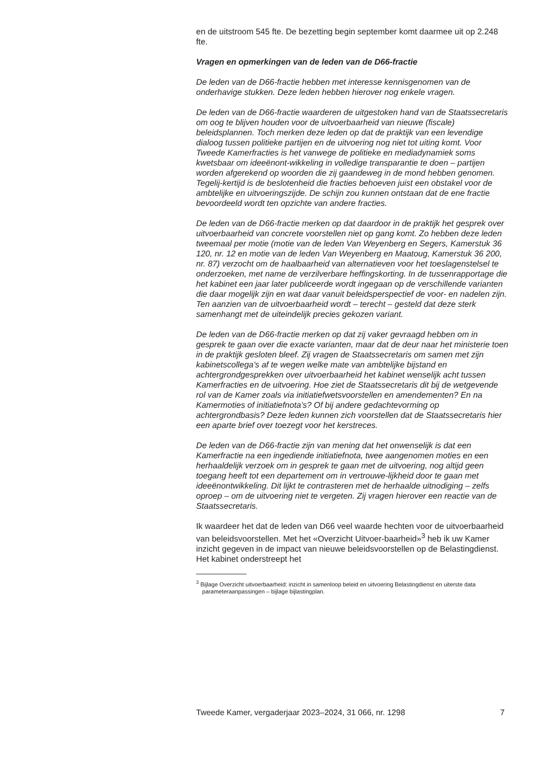en de uitstroom 545 fte. De bezetting begin september komt daarmee uit op 2.248 fte.
Vragen en opmerkingen van de leden van de D66-fractie
De leden van de D66-fractie hebben met interesse kennisgenomen van de onderhavige stukken. Deze leden hebben hierover nog enkele vragen.
De leden van de D66-fractie waarderen de uitgestoken hand van de Staatssecretaris om oog te blijven houden voor de uitvoerbaarheid van nieuwe (fiscale) beleidsplannen. Toch merken deze leden op dat de praktijk van een levendige dialoog tussen politieke partijen en de uitvoering nog niet tot uiting komt. Voor Tweede Kamerfracties is het vanwege de politieke en mediadynamiek soms kwetsbaar om ideeënont-wikkeling in volledige transparantie te doen – partijen worden afgerekend op woorden die zij gaandeweg in de mond hebben genomen. Tegelij-kertijd is de beslotenheid die fracties behoeven juist een obstakel voor de ambtelijke en uitvoeringszijde. De schijn zou kunnen ontstaan dat de ene fractie bevoordeeld wordt ten opzichte van andere fracties.
De leden van de D66-fractie merken op dat daardoor in de praktijk het gesprek over uitvoerbaarheid van concrete voorstellen niet op gang komt. Zo hebben deze leden tweemaal per motie (motie van de leden Van Weyenberg en Segers, Kamerstuk 36 120, nr. 12 en motie van de leden Van Weyenberg en Maatoug, Kamerstuk 36 200, nr. 87) verzocht om de haalbaarheid van alternatieven voor het toeslagenstelsel te onderzoeken, met name de verzilverbare heffingskorting. In de tussenrapportage die het kabinet een jaar later publiceerde wordt ingegaan op de verschillende varianten die daar mogelijk zijn en wat daar vanuit beleidsperspectief de voor- en nadelen zijn. Ten aanzien van de uitvoerbaarheid wordt – terecht – gesteld dat deze sterk samenhangt met de uiteindelijk precies gekozen variant.
De leden van de D66-fractie merken op dat zij vaker gevraagd hebben om in gesprek te gaan over die exacte varianten, maar dat de deur naar het ministerie toen in de praktijk gesloten bleef. Zij vragen de Staatssecretaris om samen met zijn kabinetscollega’s af te wegen welke mate van ambtelijke bijstand en achtergrondgesprekken over uitvoerbaarheid het kabinet wenselijk acht tussen Kamerfracties en de uitvoering. Hoe ziet de Staatssecretaris dit bij de wetgevende rol van de Kamer zoals via initiatiefwetsvoorstellen en amendementen? En na Kamermoties of initiatiefnota’s? Of bij andere gedachtevorming op achtergrondbasis? Deze leden kunnen zich voorstellen dat de Staatssecretaris hier een aparte brief over toezegt voor het kerstreces.
De leden van de D66-fractie zijn van mening dat het onwenselijk is dat een Kamerfractie na een ingediende initiatiefnota, twee aangenomen moties en een herhaaldelijk verzoek om in gesprek te gaan met de uitvoering, nog altijd geen toegang heeft tot een departement om in vertrouwe-lijkheid door te gaan met ideeënontwikkeling. Dit lijkt te contrasteren met de herhaalde uitnodiging – zelfs oproep – om de uitvoering niet te vergeten. Zij vragen hierover een reactie van de Staatssecretaris.
Ik waardeer het dat de leden van D66 veel waarde hechten voor de uitvoerbaarheid van beleidsvoorstellen. Met het «Overzicht Uitvoer-baarheid»<sup>3</sup> heb ik uw Kamer inzicht gegeven in de impact van nieuwe beleidsvoorstellen op de Belastingdienst. Het kabinet onderstreept het
<sup>3</sup> Bijlage Overzicht uitvoerbaarheid: inzicht in samenloop beleid en uitvoering Belastingdienst en uiterste data parameteraanpassingen – bijlage bijlastingplan.
Tweede Kamer, vergaderjaar 2023–2024, 31 066, nr. 1298 7